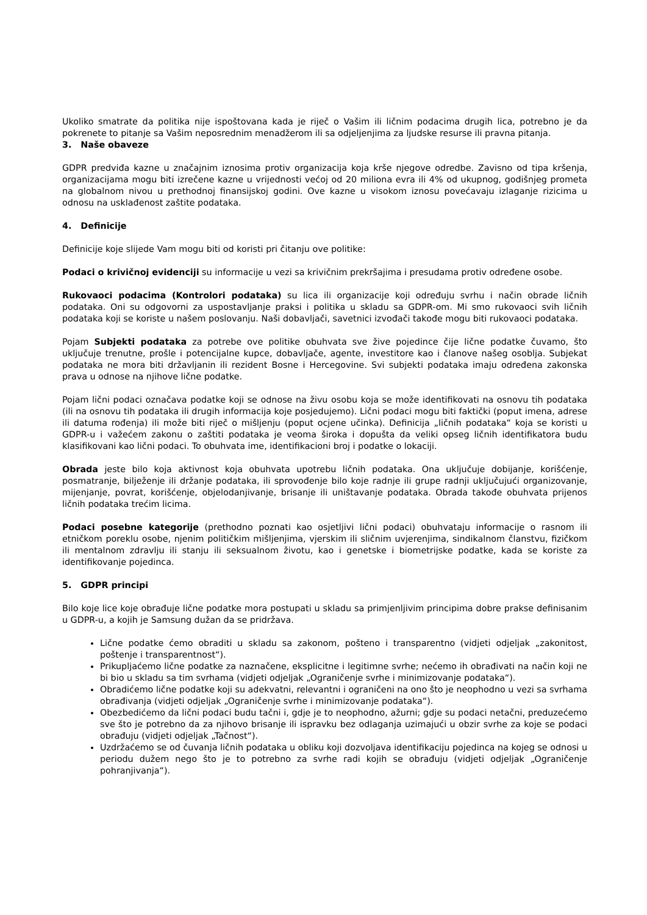Ukoliko smatrate da politika nije ispoštovana kada je riječ o Vašim ili ličnim podacima drugih lica, potrebno je da pokrenete to pitanje sa Vašim neposrednim menadžerom ili sa odjeljenjima za ljudske resurse ili pravna pitanja.
3. Naše obaveze
GDPR predviđa kazne u značajnim iznosima protiv organizacija koja krše njegove odredbe. Zavisno od tipa kršenja, organizacijama mogu biti izrečene kazne u vrijednosti većoj od 20 miliona evra ili 4% od ukupnog, godišnjeg prometa na globalnom nivou u prethodnoj finansijskoj godini. Ove kazne u visokom iznosu povećavaju izlaganje rizicima u odnosu na usklađenost zaštite podataka.
4. Definicije
Definicije koje slijede Vam mogu biti od koristi pri čitanju ove politike:
Podaci o krivičnoj evidenciji su informacije u vezi sa krivičnim prekršajima i presudama protiv određene osobe.
Rukovaoci podacima (Kontrolori podataka) su lica ili organizacije koji određuju svrhu i način obrade ličnih podataka. Oni su odgovorni za uspostavljanje praksi i politika u skladu sa GDPR-om. Mi smo rukovaoci svih ličnih podataka koji se koriste u našem poslovanju. Naši dobavljači, savetnici izvođači takođe mogu biti rukovaoci podataka.
Pojam Subjekti podataka za potrebe ove politike obuhvata sve žive pojedince čije lične podatke čuvamo, što uključuje trenutne, prošle i potencijalne kupce, dobavljače, agente, investitore kao i članove našeg osoblja. Subjekat podataka ne mora biti državljanin ili rezident Bosne i Hercegovine. Svi subjekti podataka imaju određena zakonska prava u odnose na njihove lične podatke.
Pojam lični podaci označava podatke koji se odnose na živu osobu koja se može identifikovati na osnovu tih podataka (ili na osnovu tih podataka ili drugih informacija koje posjedujemo). Lični podaci mogu biti faktički (poput imena, adrese ili datuma rođenja) ili može biti riječ o mišljenju (poput ocjene učinka). Definicija „ličnih podataka“ koja se koristi u GDPR-u i važećem zakonu o zaštiti podataka je veoma široka i dopušta da veliki opseg ličnih identifikatora budu klasifikovani kao lični podaci. To obuhvata ime, identifikacioni broj i podatke o lokaciji.
Obrada jeste bilo koja aktivnost koja obuhvata upotrebu ličnih podataka. Ona uključuje dobijanje, korišćenje, posmatranje, bilježenje ili držanje podataka, ili sprovođenje bilo koje radnje ili grupe radnji uključujući organizovanje, mijenjanje, povrat, korišćenje, objelodanjivanje, brisanje ili uništavanje podataka. Obrada takođe obuhvata prijenos ličnih podataka trećim licima.
Podaci posebne kategorije (prethodno poznati kao osjetljivi lični podaci) obuhvataju informacije o rasnom ili etničkom poreklu osobe, njenim političkim mišljenjima, vjerskim ili sličnim uvjerenjima, sindikalnom članstvu, fizičkom ili mentalnom zdravlju ili stanju ili seksualnom životu, kao i genetske i biometrijske podatke, kada se koriste za identifikovanje pojedinca.
5. GDPR principi
Bilo koje lice koje obrađuje lične podatke mora postupati u skladu sa primjenljivim principima dobre prakse definisanim u GDPR-u, a kojih je Samsung dužan da se pridržava.
Lične podatke ćemo obraditi u skladu sa zakonom, pošteno i transparentno (vidjeti odjeljak „zakonitost, poštenje i transparentnost“).
Prikupljaćemo lične podatke za naznačene, eksplicitne i legitimne svrhe; nećemo ih obrađivati na način koji ne bi bio u skladu sa tim svrhama (vidjeti odjeljak „Ograničenje svrhe i minimizovanje podataka“).
Obradićemo lične podatke koji su adekvatni, relevantni i ograničeni na ono što je neophodno u vezi sa svrhama obrađivanja (vidjeti odjeljak „Ograničenje svrhe i minimizovanje podataka“).
Obezbedićemo da lični podaci budu tačni i, gdje je to neophodno, ažurni; gdje su podaci netačni, preduzećemo sve što je potrebno da za njihovo brisanje ili ispravku bez odlaganja uzimajući u obzir svrhe za koje se podaci obrađuju (vidjeti odjeljak „Tačnost“).
Uzdržaćemo se od čuvanja ličnih podataka u obliku koji dozvoljava identifikaciju pojedinca na kojeg se odnosi u periodu dužem nego što je to potrebno za svrhe radi kojih se obrađuju (vidjeti odjeljak „Ograničenje pohranjivanja“).